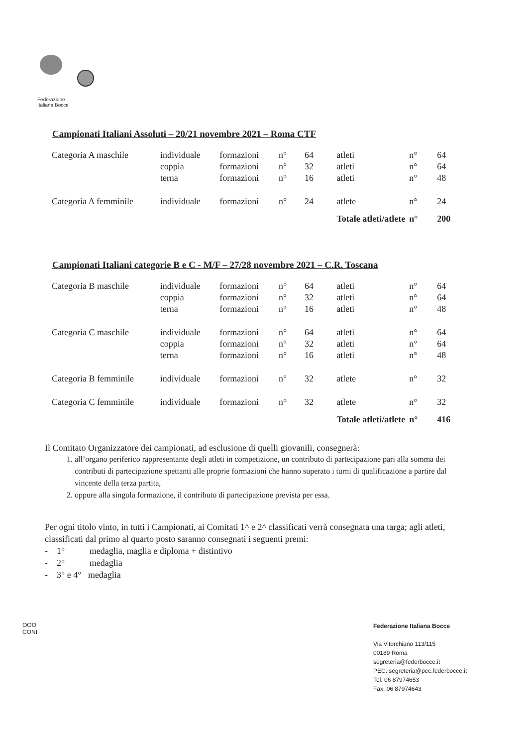Federazione
Italiana Bocce
Campionati Italiani Assoluti – 20/21 novembre 2021 – Roma CTF
| Categoria A maschile | individuale | formazioni | n° | 64 | atleti | n° | 64 |
| | coppia | formazioni | n° | 32 | atleti | n° | 64 |
| | terna | formazioni | n° | 16 | atleti | n° | 48 |
| Categoria A femminile | individuale | formazioni | n° | 24 | atlete | n° | 24 |
| | | | | | Totale atleti/atlete | n° | 200 |
Campionati Italiani categorie B e C - M/F – 27/28 novembre 2021 – C.R. Toscana
| Categoria B maschile | individuale | formazioni | n° | 64 | atleti | n° | 64 |
| | coppia | formazioni | n° | 32 | atleti | n° | 64 |
| | terna | formazioni | n° | 16 | atleti | n° | 48 |
| Categoria C maschile | individuale | formazioni | n° | 64 | atleti | n° | 64 |
| | coppia | formazioni | n° | 32 | atleti | n° | 64 |
| | terna | formazioni | n° | 16 | atleti | n° | 48 |
| Categoria B femminile | individuale | formazioni | n° | 32 | atlete | n° | 32 |
| Categoria C femminile | individuale | formazioni | n° | 32 | atlete | n° | 32 |
| | | | | | Totale atleti/atlete | n° | 416 |
Il Comitato Organizzatore dei campionati, ad esclusione di quelli giovanili, consegnerà:
1. all’organo periferico rappresentante degli atleti in competizione, un contributo di partecipazione pari alla somma dei contributi di partecipazione spettanti alle proprie formazioni che hanno superato i turni di qualificazione a partire dal vincente della terza partita,
2. oppure alla singola formazione, il contributo di partecipazione prevista per essa.
Per ogni titolo vinto, in tutti i Campionati, ai Comitati 1^ e 2^ classificati verrà consegnata una targa; agli atleti, classificati dal primo al quarto posto saranno consegnati i seguenti premi:
- 1° medaglia, maglia e diploma + distintivo
- 2° medaglia
- 3° e 4° medaglia
OOO
CONI
Federazione Italiana Bocce
Via Vitorchiano 113/115
00189 Roma
segreteria@federbocce.it
PEC. segreteria@pec.federbocce.it
Tel. 06 87974653
Fax. 06 87974643